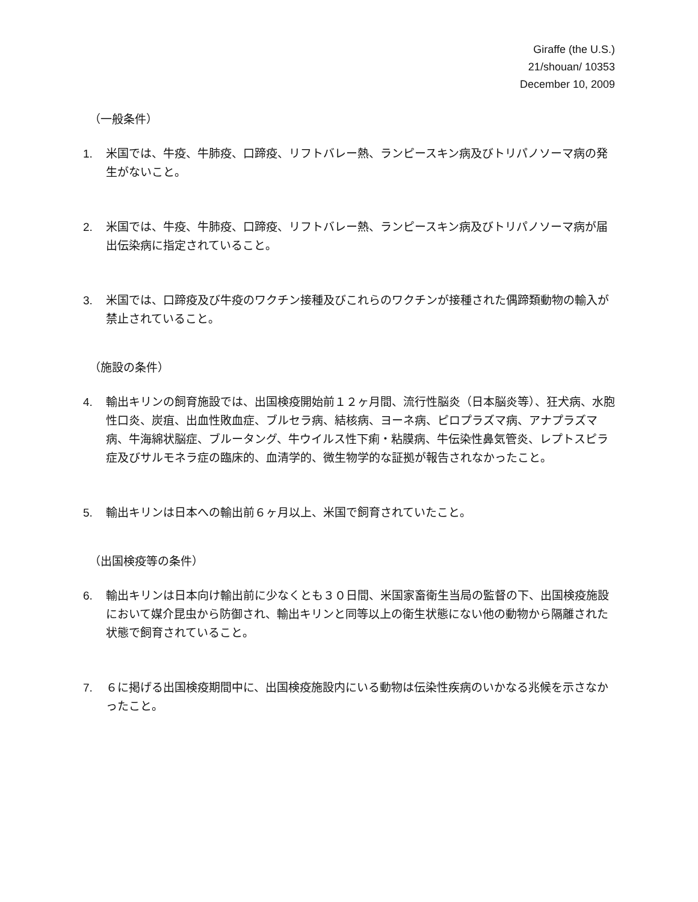Giraffe (the U.S.)
21/shouan/ 10353
December 10, 2009
（一般条件）
1. 米国では、牛疫、牛肺疫、口蹄疫、リフトバレー熱、ランピースキン病及びトリパノソーマ病の発生がないこと。
2. 米国では、牛疫、牛肺疫、口蹄疫、リフトバレー熱、ランピースキン病及びトリパノソーマ病が届出伝染病に指定されていること。
3. 米国では、口蹄疫及び牛疫のワクチン接種及びこれらのワクチンが接種された偶蹄類動物の輸入が禁止されていること。
（施設の条件）
4. 輸出キリンの飼育施設では、出国検疫開始前１２ヶ月間、流行性脳炎（日本脳炎等）、狂犬病、水胞性口炎、炭疽、出血性敗血症、ブルセラ病、結核病、ヨーネ病、ピロプラズマ病、アナプラズマ病、牛海綿状脳症、ブルータング、牛ウイルス性下痢・粘膜病、牛伝染性鼻気管炎、レプトスピラ症及びサルモネラ症の臨床的、血清学的、微生物学的な証拠が報告されなかったこと。
5. 輸出キリンは日本への輸出前６ヶ月以上、米国で飼育されていたこと。
（出国検疫等の条件）
6. 輸出キリンは日本向け輸出前に少なくとも３０日間、米国家畜衛生当局の監督の下、出国検疫施設において媒介昆虫から防御され、輸出キリンと同等以上の衛生状態にない他の動物から隔離された状態で飼育されていること。
7. ６に掲げる出国検疫期間中に、出国検疫施設内にいる動物は伝染性疾病のいかなる兆候を示さなかったこと。